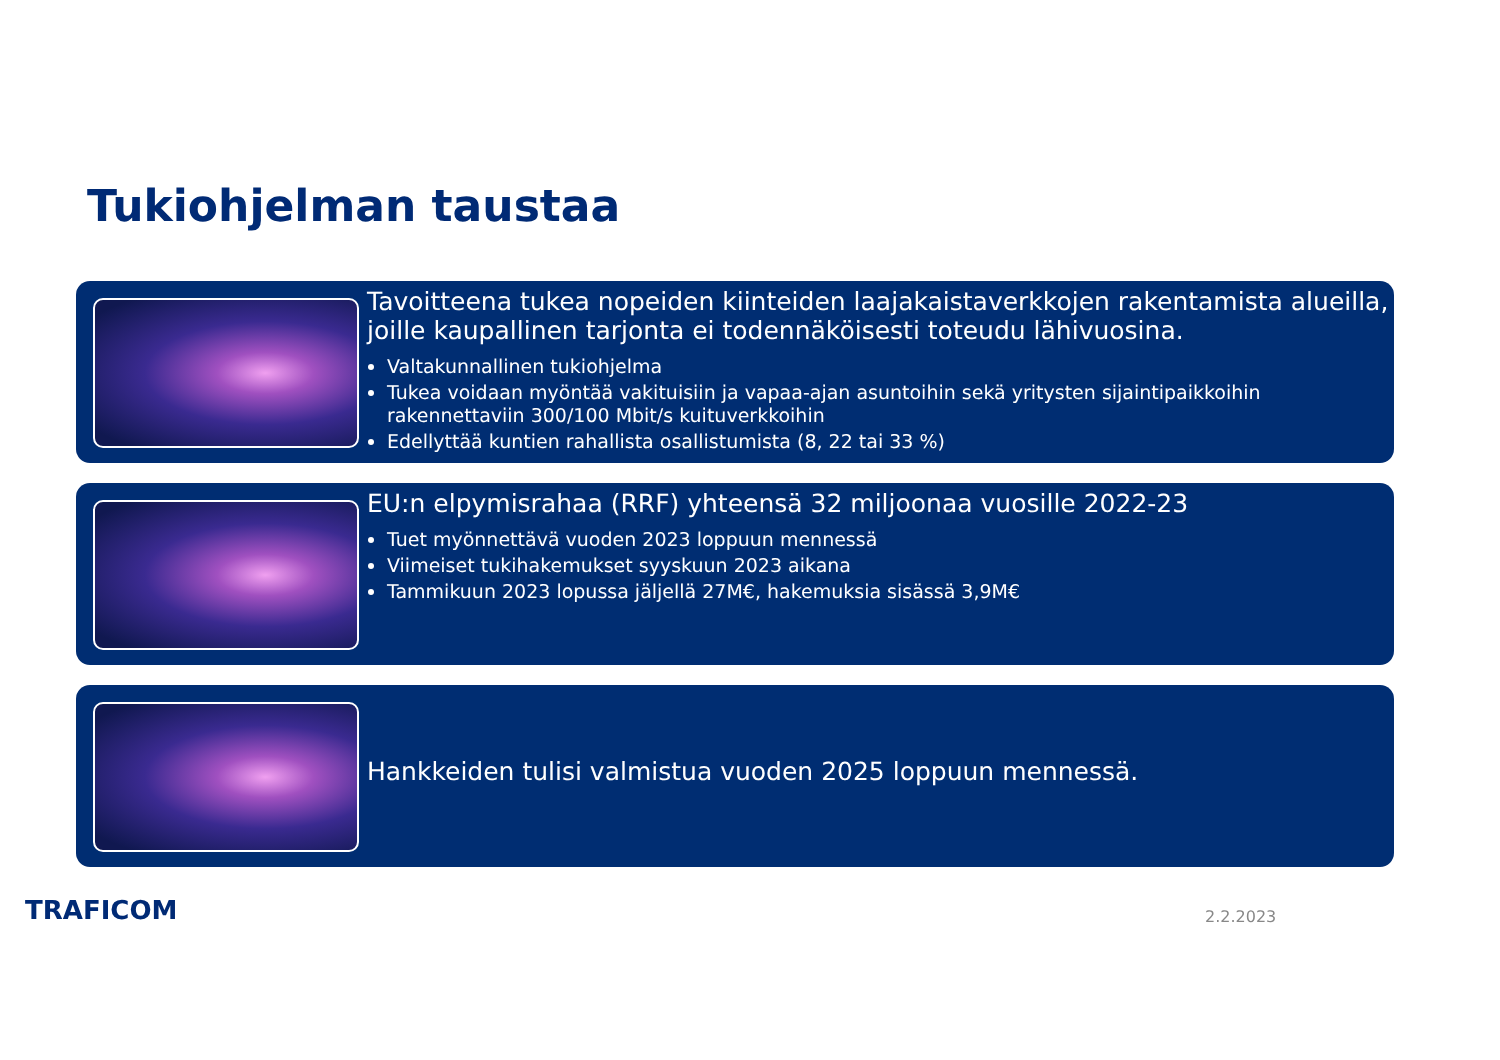Tukiohjelman taustaa
Tavoitteena tukea nopeiden kiinteiden laajakaistaverkkojen rakentamista alueilla, joille kaupallinen tarjonta ei todennäköisesti toteudu lähivuosina.
Valtakunnallinen tukiohjelma
Tukea voidaan myöntää vakituisiin ja vapaa-ajan asuntoihin sekä yritysten sijaintipaikkoihin rakennettaviin 300/100 Mbit/s kuituverkkoihin
Edellyttää kuntien rahallista osallistumista (8, 22 tai 33 %)
EU:n elpymisrahaa (RRF) yhteensä 32 miljoonaa vuosille 2022-23
Tuet myönnettävä vuoden 2023 loppuun mennessä
Viimeiset tukihakemukset syyskuun 2023 aikana
Tammikuun 2023 lopussa jäljellä 27M€, hakemuksia sisässä 3,9M€
Hankkeiden tulisi valmistua vuoden 2025 loppuun mennessä.
TRAFICOM 2.2.2023